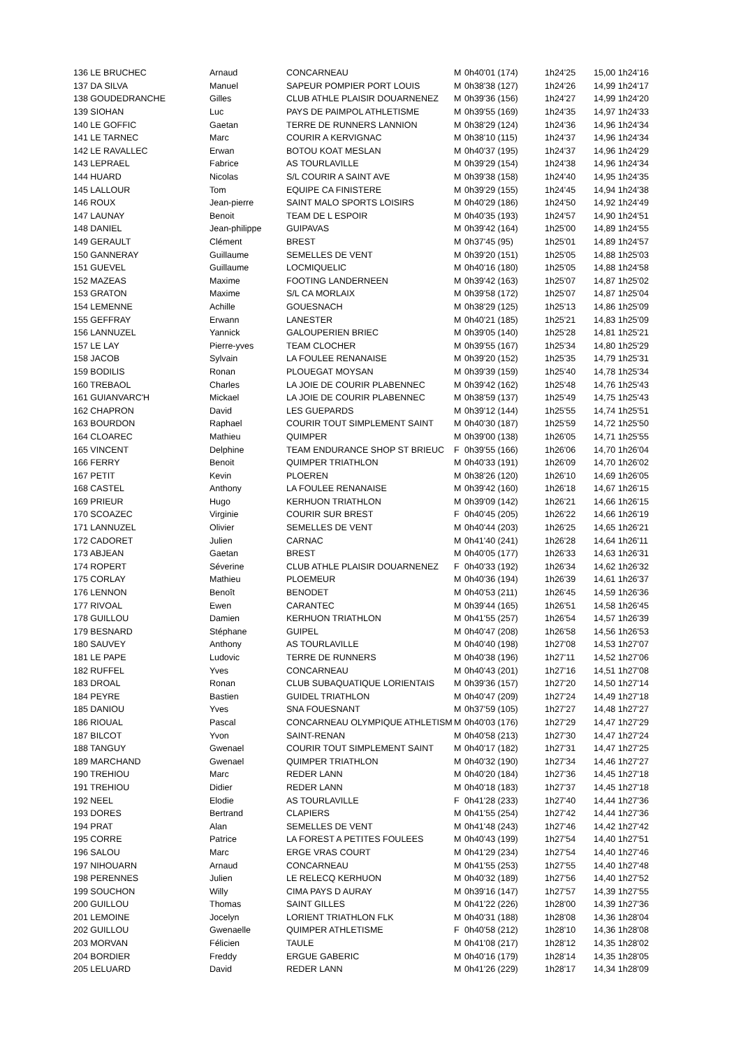| 136 LE BRUCHEC | Arnaud | CONCARNEAU | M | 0h40'01 (174) | 1h24'25 | 15,00 1h24'16 |
| 137 DA SILVA | Manuel | SAPEUR POMPIER PORT LOUIS | M | 0h38'38 (127) | 1h24'26 | 14,99 1h24'17 |
| 138 GOUDEDRANCHE | Gilles | CLUB ATHLE PLAISIR DOUARNENEZ | M | 0h39'36 (156) | 1h24'27 | 14,99 1h24'20 |
| 139 SIOHAN | Luc | PAYS DE PAIMPOL ATHLETISME | M | 0h39'55 (169) | 1h24'35 | 14,97 1h24'33 |
| 140 LE GOFFIC | Gaetan | TERRE DE RUNNERS LANNION | M | 0h38'29 (124) | 1h24'36 | 14,96 1h24'34 |
| 141 LE TARNEC | Marc | COURIR A KERVIGNAC | M | 0h38'10 (115) | 1h24'37 | 14,96 1h24'34 |
| 142 LE RAVALLEC | Erwan | BOTOU KOAT MESLAN | M | 0h40'37 (195) | 1h24'37 | 14,96 1h24'29 |
| 143 LEPRAEL | Fabrice | AS TOURLAVILLE | M | 0h39'29 (154) | 1h24'38 | 14,96 1h24'34 |
| 144 HUARD | Nicolas | S/L COURIR A SAINT AVE | M | 0h39'38 (158) | 1h24'40 | 14,95 1h24'35 |
| 145 LALLOUR | Tom | EQUIPE CA FINISTERE | M | 0h39'29 (155) | 1h24'45 | 14,94 1h24'38 |
| 146 ROUX | Jean-pierre | SAINT MALO SPORTS LOISIRS | M | 0h40'29 (186) | 1h24'50 | 14,92 1h24'49 |
| 147 LAUNAY | Benoit | TEAM DE L ESPOIR | M | 0h40'35 (193) | 1h24'57 | 14,90 1h24'51 |
| 148 DANIEL | Jean-philippe | GUIPAVAS | M | 0h39'42 (164) | 1h25'00 | 14,89 1h24'55 |
| 149 GERAULT | Clément | BREST | M | 0h37'45 (95) | 1h25'01 | 14,89 1h24'57 |
| 150 GANNERAY | Guillaume | SEMELLES DE VENT | M | 0h39'20 (151) | 1h25'05 | 14,88 1h25'03 |
| 151 GUEVEL | Guillaume | LOCMIQUELIC | M | 0h40'16 (180) | 1h25'05 | 14,88 1h24'58 |
| 152 MAZEAS | Maxime | FOOTING LANDERNEEN | M | 0h39'42 (163) | 1h25'07 | 14,87 1h25'02 |
| 153 GRATON | Maxime | S/L CA MORLAIX | M | 0h39'58 (172) | 1h25'07 | 14,87 1h25'04 |
| 154 LEMENNE | Achille | GOUESNACH | M | 0h38'29 (125) | 1h25'13 | 14,86 1h25'09 |
| 155 GEFFRAY | Erwann | LANESTER | M | 0h40'21 (185) | 1h25'21 | 14,83 1h25'09 |
| 156 LANNUZEL | Yannick | GALOUPERIEN BRIEC | M | 0h39'05 (140) | 1h25'28 | 14,81 1h25'21 |
| 157 LE LAY | Pierre-yves | TEAM CLOCHER | M | 0h39'55 (167) | 1h25'34 | 14,80 1h25'29 |
| 158 JACOB | Sylvain | LA FOULEE RENANAISE | M | 0h39'20 (152) | 1h25'35 | 14,79 1h25'31 |
| 159 BODILIS | Ronan | PLOUEGAT MOYSAN | M | 0h39'39 (159) | 1h25'40 | 14,78 1h25'34 |
| 160 TREBAOL | Charles | LA JOIE DE COURIR PLABENNEC | M | 0h39'42 (162) | 1h25'48 | 14,76 1h25'43 |
| 161 GUIANVARC'H | Mickael | LA JOIE DE COURIR PLABENNEC | M | 0h38'59 (137) | 1h25'49 | 14,75 1h25'43 |
| 162 CHAPRON | David | LES GUEPARDS | M | 0h39'12 (144) | 1h25'55 | 14,74 1h25'51 |
| 163 BOURDON | Raphael | COURIR TOUT SIMPLEMENT SAINT | M | 0h40'30 (187) | 1h25'59 | 14,72 1h25'50 |
| 164 CLOAREC | Mathieu | QUIMPER | M | 0h39'00 (138) | 1h26'05 | 14,71 1h25'55 |
| 165 VINCENT | Delphine | TEAM ENDURANCE SHOP ST BRIEUC | F | 0h39'55 (166) | 1h26'06 | 14,70 1h26'04 |
| 166 FERRY | Benoit | QUIMPER TRIATHLON | M | 0h40'33 (191) | 1h26'09 | 14,70 1h26'02 |
| 167 PETIT | Kevin | PLOEREN | M | 0h38'26 (120) | 1h26'10 | 14,69 1h26'05 |
| 168 CASTEL | Anthony | LA FOULEE RENANAISE | M | 0h39'42 (160) | 1h26'18 | 14,67 1h26'15 |
| 169 PRIEUR | Hugo | KERHUON TRIATHLON | M | 0h39'09 (142) | 1h26'21 | 14,66 1h26'15 |
| 170 SCOAZEC | Virginie | COURIR SUR BREST | F | 0h40'45 (205) | 1h26'22 | 14,66 1h26'19 |
| 171 LANNUZEL | Olivier | SEMELLES DE VENT | M | 0h40'44 (203) | 1h26'25 | 14,65 1h26'21 |
| 172 CADORET | Julien | CARNAC | M | 0h41'40 (241) | 1h26'28 | 14,64 1h26'11 |
| 173 ABJEAN | Gaetan | BREST | M | 0h40'05 (177) | 1h26'33 | 14,63 1h26'31 |
| 174 ROPERT | Séverine | CLUB ATHLE PLAISIR DOUARNENEZ | F | 0h40'33 (192) | 1h26'34 | 14,62 1h26'32 |
| 175 CORLAY | Mathieu | PLOEMEUR | M | 0h40'36 (194) | 1h26'39 | 14,61 1h26'37 |
| 176 LENNON | Benoît | BENODET | M | 0h40'53 (211) | 1h26'45 | 14,59 1h26'36 |
| 177 RIVOAL | Ewen | CARANTEC | M | 0h39'44 (165) | 1h26'51 | 14,58 1h26'45 |
| 178 GUILLOU | Damien | KERHUON TRIATHLON | M | 0h41'55 (257) | 1h26'54 | 14,57 1h26'39 |
| 179 BESNARD | Stéphane | GUIPEL | M | 0h40'47 (208) | 1h26'58 | 14,56 1h26'53 |
| 180 SAUVEY | Anthony | AS TOURLAVILLE | M | 0h40'40 (198) | 1h27'08 | 14,53 1h27'07 |
| 181 LE PAPE | Ludovic | TERRE DE RUNNERS | M | 0h40'38 (196) | 1h27'11 | 14,52 1h27'06 |
| 182 RUFFEL | Yves | CONCARNEAU | M | 0h40'43 (201) | 1h27'16 | 14,51 1h27'08 |
| 183 DROAL | Ronan | CLUB SUBAQUATIQUE LORIENTAIS | M | 0h39'36 (157) | 1h27'20 | 14,50 1h27'14 |
| 184 PEYRE | Bastien | GUIDEL TRIATHLON | M | 0h40'47 (209) | 1h27'24 | 14,49 1h27'18 |
| 185 DANIOU | Yves | SNA FOUESNANT | M | 0h37'59 (105) | 1h27'27 | 14,48 1h27'27 |
| 186 RIOUAL | Pascal | CONCARNEAU OLYMPIQUE ATHLETISM | M | 0h40'03 (176) | 1h27'29 | 14,47 1h27'29 |
| 187 BILCOT | Yvon | SAINT-RENAN | M | 0h40'58 (213) | 1h27'30 | 14,47 1h27'24 |
| 188 TANGUY | Gwenael | COURIR TOUT SIMPLEMENT SAINT | M | 0h40'17 (182) | 1h27'31 | 14,47 1h27'25 |
| 189 MARCHAND | Gwenael | QUIMPER TRIATHLON | M | 0h40'32 (190) | 1h27'34 | 14,46 1h27'27 |
| 190 TREHIOU | Marc | REDER LANN | M | 0h40'20 (184) | 1h27'36 | 14,45 1h27'18 |
| 191 TREHIOU | Didier | REDER LANN | M | 0h40'18 (183) | 1h27'37 | 14,45 1h27'18 |
| 192 NEEL | Elodie | AS TOURLAVILLE | F | 0h41'28 (233) | 1h27'40 | 14,44 1h27'36 |
| 193 DORES | Bertrand | CLAPIERS | M | 0h41'55 (254) | 1h27'42 | 14,44 1h27'36 |
| 194 PRAT | Alan | SEMELLES DE VENT | M | 0h41'48 (243) | 1h27'46 | 14,42 1h27'42 |
| 195 CORRE | Patrice | LA FOREST A PETITES FOULEES | M | 0h40'43 (199) | 1h27'54 | 14,40 1h27'51 |
| 196 SALOU | Marc | ERGE VRAS COURT | M | 0h41'29 (234) | 1h27'54 | 14,40 1h27'46 |
| 197 NIHOUARN | Arnaud | CONCARNEAU | M | 0h41'55 (253) | 1h27'55 | 14,40 1h27'48 |
| 198 PERENNES | Julien | LE RELECQ KERHUON | M | 0h40'32 (189) | 1h27'56 | 14,40 1h27'52 |
| 199 SOUCHON | Willy | CIMA PAYS D AURAY | M | 0h39'16 (147) | 1h27'57 | 14,39 1h27'55 |
| 200 GUILLOU | Thomas | SAINT GILLES | M | 0h41'22 (226) | 1h28'00 | 14,39 1h27'36 |
| 201 LEMOINE | Jocelyn | LORIENT TRIATHLON FLK | M | 0h40'31 (188) | 1h28'08 | 14,36 1h28'04 |
| 202 GUILLOU | Gwenaelle | QUIMPER ATHLETISME | F | 0h40'58 (212) | 1h28'10 | 14,36 1h28'08 |
| 203 MORVAN | Félicien | TAULE | M | 0h41'08 (217) | 1h28'12 | 14,35 1h28'02 |
| 204 BORDIER | Freddy | ERGUE GABERIC | M | 0h40'16 (179) | 1h28'14 | 14,35 1h28'05 |
| 205 LELUARD | David | REDER LANN | M | 0h41'26 (229) | 1h28'17 | 14,34 1h28'09 |